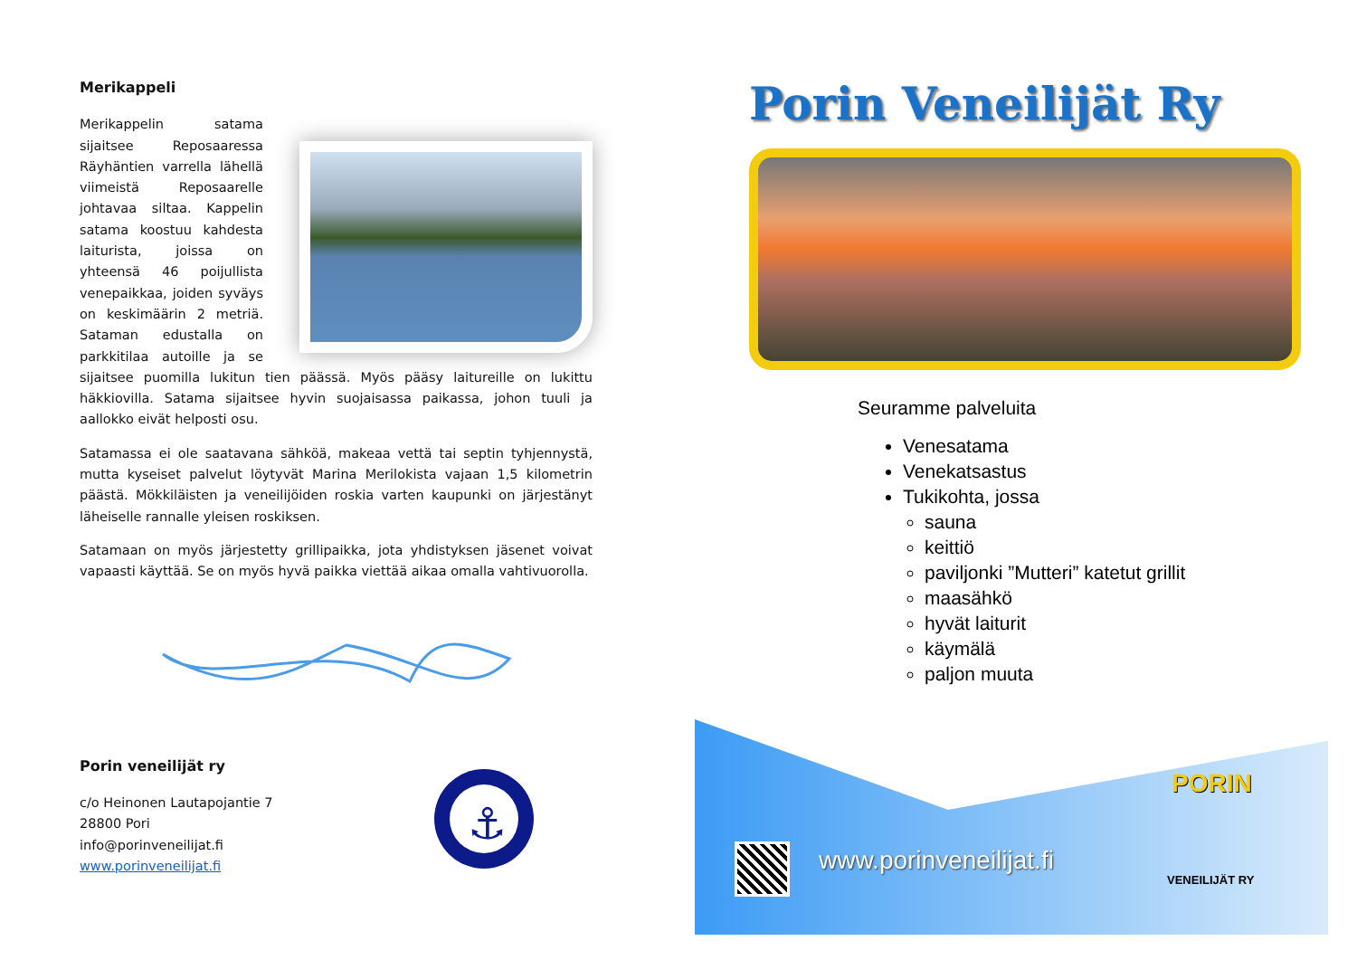Merikappeli
Merikappelin satama sijaitsee Reposaaressa Räyhäntien varrella lähellä viimeistä Reposaarelle johtavaa siltaa. Kappelin satama koostuu kahdesta laiturista, joissa on yhteensä 46 poijullista venepaikkaa, joiden syväys on keskimäärin 2 metriä. Sataman edustalla on parkkitilaa autoille ja se sijaitsee puomilla lukitun tien päässä. Myös pääsy laitureille on lukittu häkkiovilla. Satama sijaitsee hyvin suojaisassa paikassa, johon tuuli ja aallokko eivät helposti osu.
Satamassa ei ole saatavana sähköä, makeaa vettä tai septin tyhjennystä, mutta kyseiset palvelut löytyvät Marina Merilokista vajaan 1,5 kilometrin päästä. Mökkiläisten ja veneilijöiden roskia varten kaupunki on järjestänyt läheiselle rannalle yleisen roskiksen.
Satamaan on myös järjestetty grillipaikka, jota yhdistyksen jäsenet voivat vapaasti käyttää. Se on myös hyvä paikka viettää aikaa omalla vahtivuorolla.
Porin veneilijät ry
c/o Heinonen Lautapojantie 7
28800 Pori
info@porinveneilijat.fi
www.porinveneilijat.fi
⚓
Porin Veneilijät Ry
Seuramme palveluita
Venesatama
Venekatsastus
Tukikohta, jossa
sauna
keittiö
paviljonki ”Mutteri” katetut grillit
maasähkö
hyvät laiturit
käymälä
paljon muuta
www.porinveneilijat.fi
PORIN
VENEILIJÄT RY